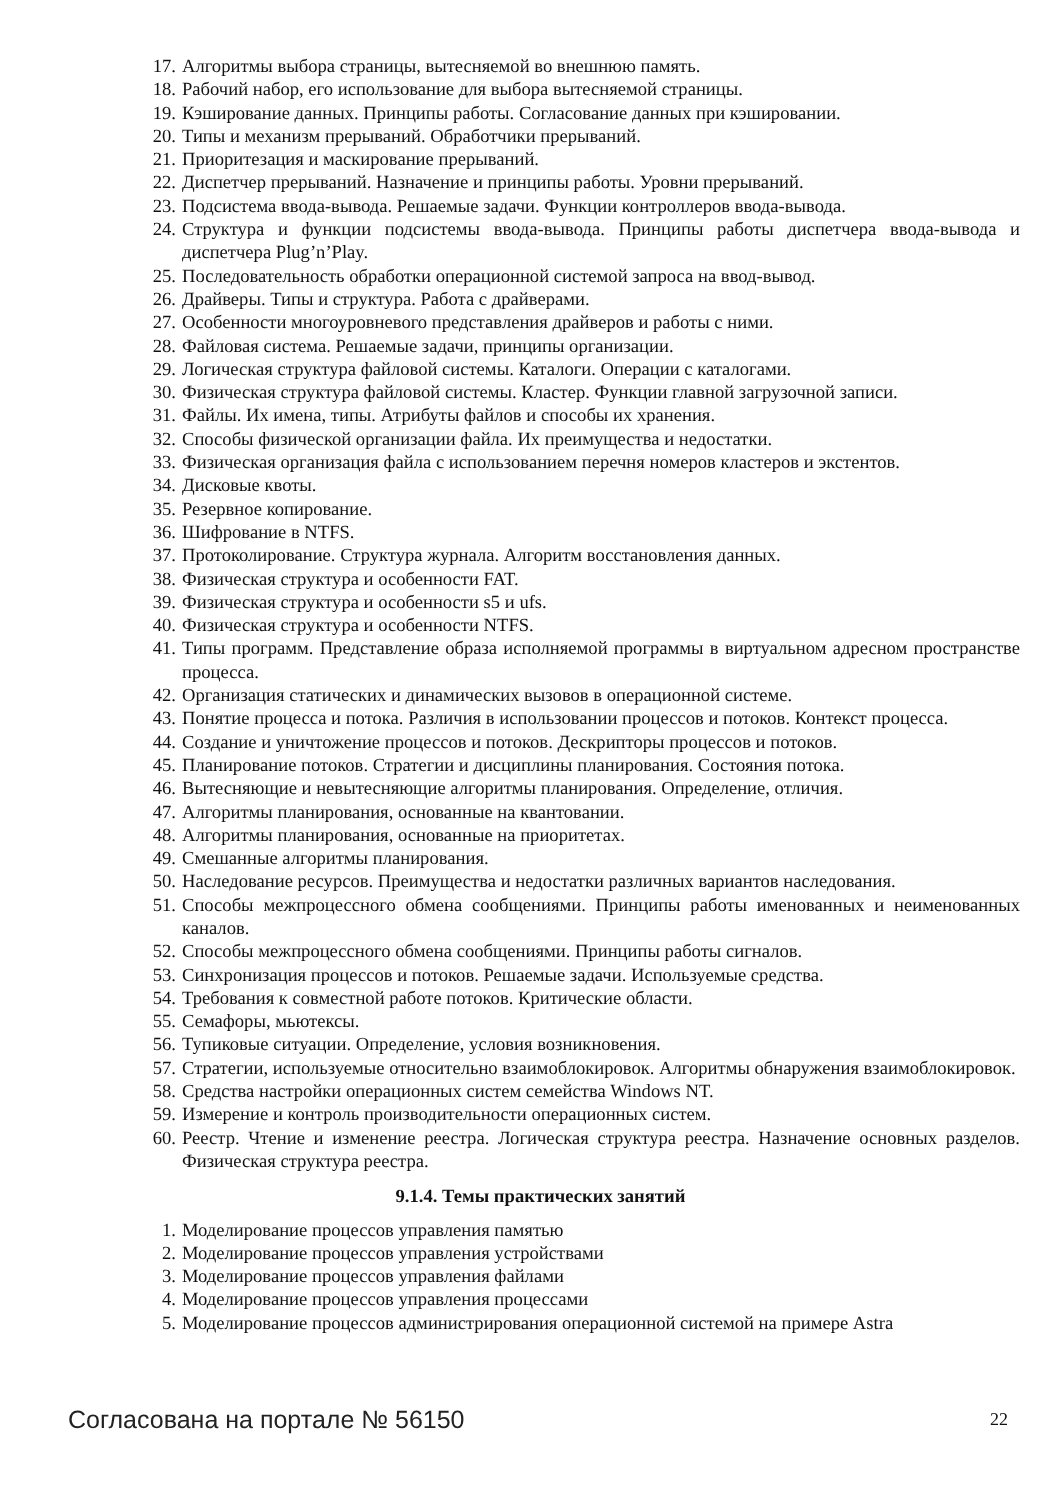17. Алгоритмы выбора страницы, вытесняемой во внешнюю память.
18. Рабочий набор, его использование для выбора вытесняемой страницы.
19. Кэширование данных. Принципы работы. Согласование данных при кэшировании.
20. Типы и механизм прерываний. Обработчики прерываний.
21. Приоритезация и маскирование прерываний.
22. Диспетчер прерываний. Назначение и принципы работы. Уровни прерываний.
23. Подсистема ввода-вывода. Решаемые задачи. Функции контроллеров ввода-вывода.
24. Структура и функции подсистемы ввода-вывода. Принципы работы диспетчера ввода-вывода и диспетчера Plug’n’Play.
25. Последовательность обработки операционной системой запроса на ввод-вывод.
26. Драйверы. Типы и структура. Работа с драйверами.
27. Особенности многоуровневого представления драйверов и работы с ними.
28. Файловая система. Решаемые задачи, принципы организации.
29. Логическая структура файловой системы. Каталоги. Операции с каталогами.
30. Физическая структура файловой системы. Кластер. Функции главной загрузочной записи.
31. Файлы. Их имена, типы. Атрибуты файлов и способы их хранения.
32. Способы физической организации файла. Их преимущества и недостатки.
33. Физическая организация файла с использованием перечня номеров кластеров и экстентов.
34. Дисковые квоты.
35. Резервное копирование.
36. Шифрование в NTFS.
37. Протоколирование. Структура журнала. Алгоритм восстановления данных.
38. Физическая структура и особенности FAT.
39. Физическая структура и особенности s5 и ufs.
40. Физическая структура и особенности NTFS.
41. Типы программ. Представление образа исполняемой программы в виртуальном адресном пространстве процесса.
42. Организация статических и динамических вызовов в операционной системе.
43. Понятие процесса и потока. Различия в использовании процессов и потоков. Контекст процесса.
44. Создание и уничтожение процессов и потоков. Дескрипторы процессов и потоков.
45. Планирование потоков. Стратегии и дисциплины планирования. Состояния потока.
46. Вытесняющие и невытесняющие алгоритмы планирования. Определение, отличия.
47. Алгоритмы планирования, основанные на квантовании.
48. Алгоритмы планирования, основанные на приоритетах.
49. Смешанные алгоритмы планирования.
50. Наследование ресурсов. Преимущества и недостатки различных вариантов наследования.
51. Способы межпроцессного обмена сообщениями. Принципы работы именованных и неименованных каналов.
52. Способы межпроцессного обмена сообщениями. Принципы работы сигналов.
53. Синхронизация процессов и потоков. Решаемые задачи. Используемые средства.
54. Требования к совместной работе потоков. Критические области.
55. Семафоры, мьютексы.
56. Тупиковые ситуации. Определение, условия возникновения.
57. Стратегии, используемые относительно взаимоблокировок. Алгоритмы обнаружения взаимоблокировок.
58. Средства настройки операционных систем семейства Windows NT.
59. Измерение и контроль производительности операционных систем.
60. Реестр. Чтение и изменение реестра. Логическая структура реестра. Назначение основных разделов. Физическая структура реестра.
9.1.4. Темы практических занятий
1. Моделирование процессов управления памятью
2. Моделирование процессов управления устройствами
3. Моделирование процессов управления файлами
4. Моделирование процессов управления процессами
5. Моделирование процессов администрирования операционной системой на примере Astra
Согласована на портале № 56150 22